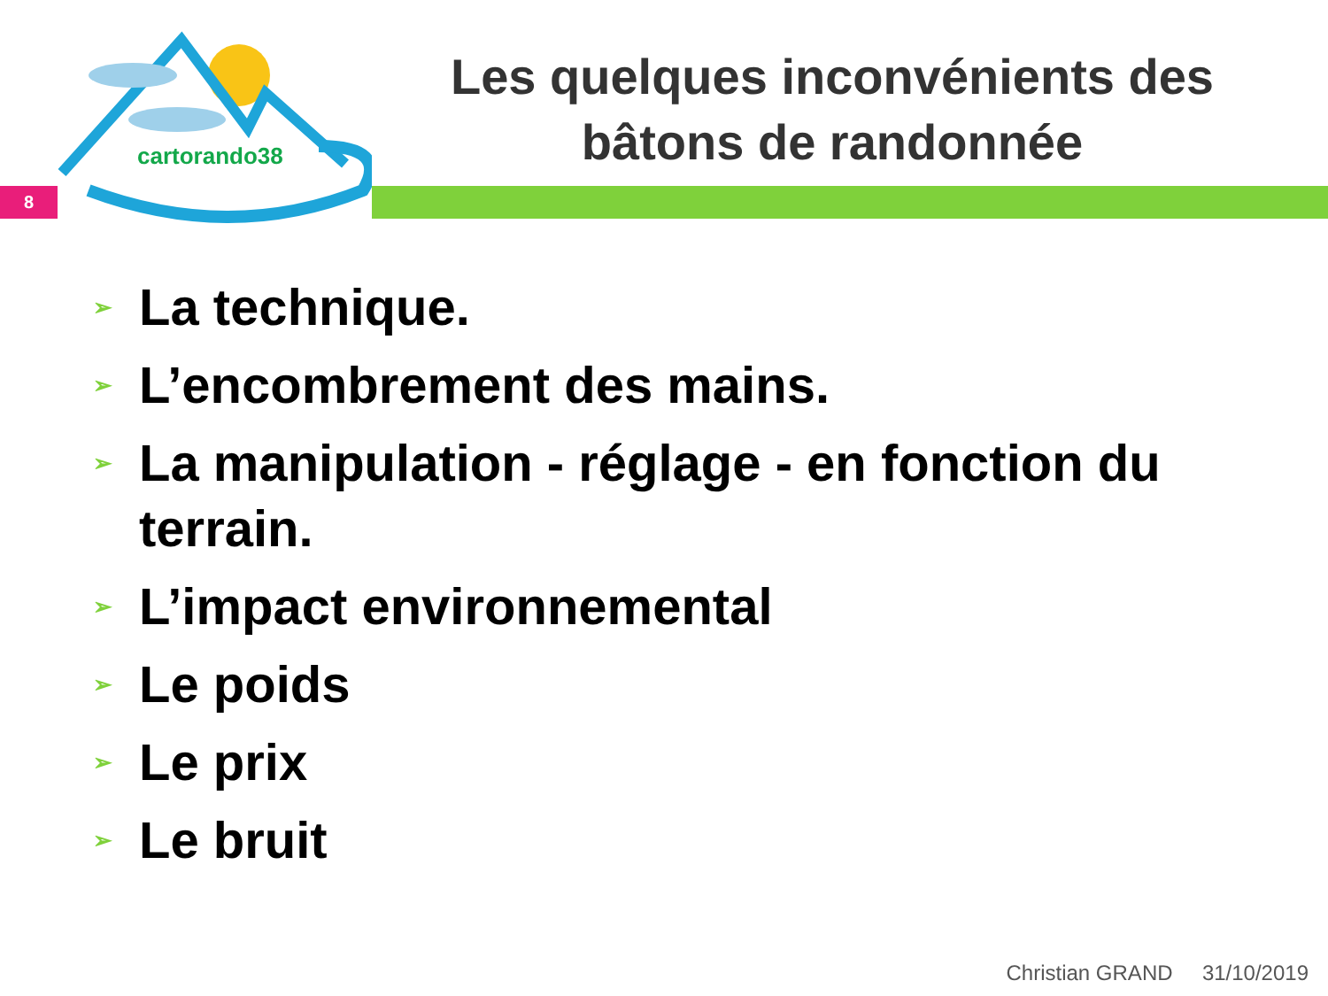cartorando38
8
Les quelques inconvénients des bâtons de randonnée
➢ La technique.
➢ L’encombrement des mains.
➢ La manipulation - réglage - en fonction du terrain.
➢ L’impact environnemental
➢ Le poids
➢ Le prix
➢ Le bruit
Christian GRAND 31/10/2019